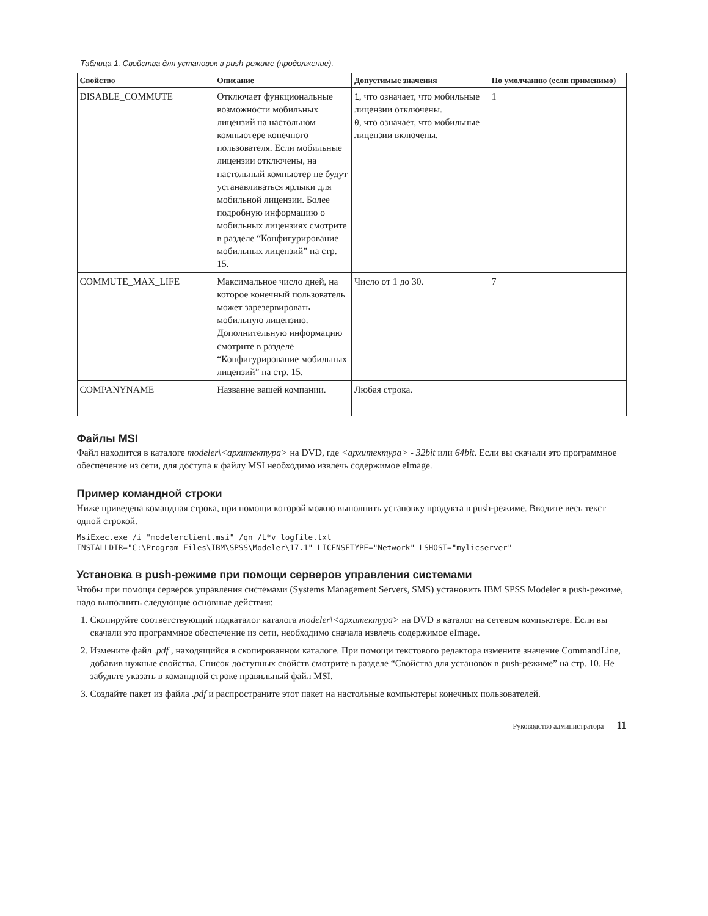Таблица 1. Свойства для установок в push-режиме (продолжение).
| Свойство | Описание | Допустимые значения | По умолчанию (если применимо) |
| --- | --- | --- | --- |
| DISABLE_COMMUTE | Отключает функциональные возможности мобильных лицензий на настольном компьютере конечного пользователя. Если мобильные лицензии отключены, на настольный компьютер не будут устанавливаться ярлыки для мобильной лицензии. Более подробную информацию о мобильных лицензиях смотрите в разделе “Конфигурирование мобильных лицензий” на стр. 15. | 1 , что означает, что мобильные лицензии отключены. 0 , что означает, что мобильные лицензии включены. | 1 |
| COMMUTE_MAX_LIFE | Максимальное число дней, на которое конечный пользователь может зарезервировать мобильную лицензию. Дополнительную информацию смотрите в разделе “Конфигурирование мобильных лицензий” на стр. 15. | Число от 1 до 30. | 7 |
| COMPANYNAME | Название вашей компании. | Любая строка. | |
Файлы MSI
Файл находится в каталоге modeler\<архитектура> на DVD, где <архитектура> - 32bit или 64bit. Если вы скачали это программное обеспечение из сети, для доступа к файлу MSI необходимо извлечь содержимое eImage.
Пример командной строки
Ниже приведена командная строка, при помощи которой можно выполнить установку продукта в push-режиме. Вводите весь текст одной строкой.
MsiExec.exe /i "modelerclient.msi" /qn /L*v logfile.txt
INSTALLDIR="C:\Program Files\IBM\SPSS\Modeler\17.1" LICENSETYPE="Network" LSHOST="mylicserver"
Установка в push-режиме при помощи серверов управления системами
Чтобы при помощи серверов управления системами (Systems Management Servers, SMS) установить IBM SPSS Modeler в push-режиме, надо выполнить следующие основные действия:
1. Скопируйте соответствующий подкаталог каталога modeler\<архитектура> на DVD в каталог на сетевом компьютере. Если вы скачали это программное обеспечение из сети, необходимо сначала извлечь содержимое eImage.
2. Измените файл .pdf , находящийся в скопированном каталоге. При помощи текстового редактора измените значение CommandLine, добавив нужные свойства. Список доступных свойств смотрите в разделе “Свойства для установок в push-режиме” на стр. 10. Не забудьте указать в командной строке правильный файл MSI.
3. Создайте пакет из файла .pdf и распространите этот пакет на настольные компьютеры конечных пользователей.
Руководство администратора 11